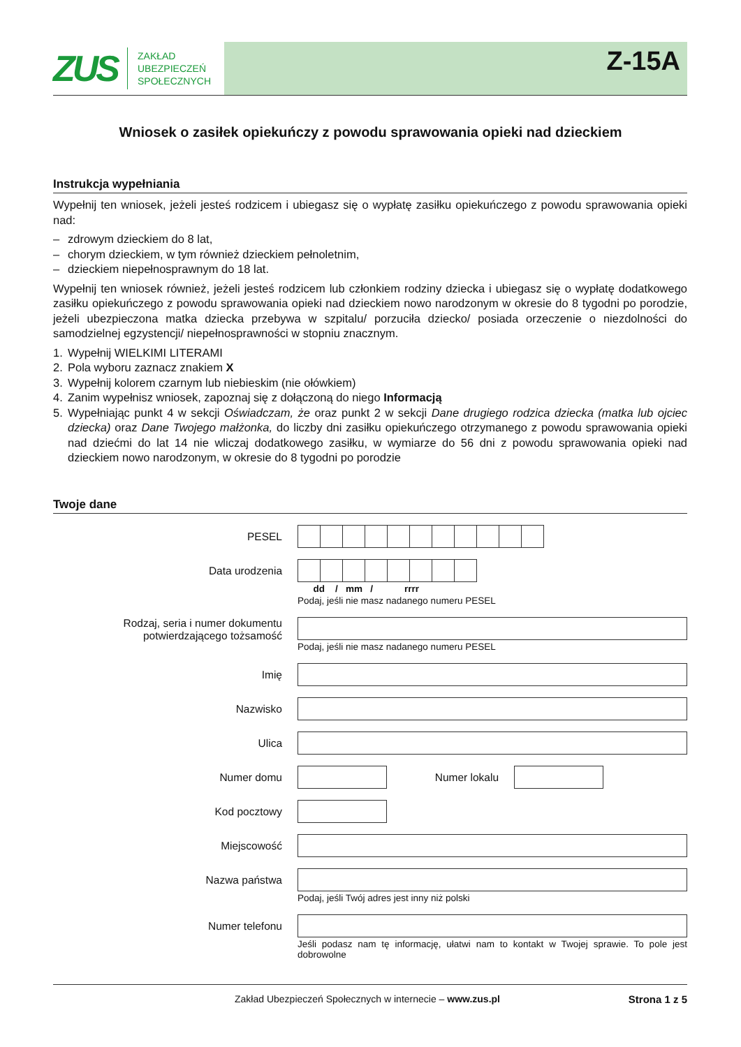ZUS ZAKŁAD
UBEZPIECZEŃ
SPOŁECZNYCH
Z-15A
Wniosek o zasiłek opiekuńczy z powodu sprawowania opieki nad dzieckiem
Instrukcja wypełniania
Wypełnij ten wniosek, jeżeli jesteś rodzicem i ubiegasz się o wypłatę zasiłku opiekuńczego z powodu sprawowania opieki nad:
– zdrowym dzieckiem do 8 lat,
– chorym dzieckiem, w tym również dzieckiem pełnoletnim,
– dzieckiem niepełnosprawnym do 18 lat.
Wypełnij ten wniosek również, jeżeli jesteś rodzicem lub członkiem rodziny dziecka i ubiegasz się o wypłatę dodatkowego zasiłku opiekuńczego z powodu sprawowania opieki nad dzieckiem nowo narodzonym w okresie do 8 tygodni po porodzie, jeżeli ubezpieczona matka dziecka przebywa w szpitalu/ porzuciła dziecko/ posiada orzeczenie o niezdolności do samodzielnej egzystencji/ niepełnosprawności w stopniu znacznym.
1. Wypełnij WIELKIMI LITERAMI
2. Pola wyboru zaznacz znakiem X
3. Wypełnij kolorem czarnym lub niebieskim (nie ołówkiem)
4. Zanim wypełnisz wniosek, zapoznaj się z dołączoną do niego Informacją
5. Wypełniając punkt 4 w sekcji Oświadczam, że oraz punkt 2 w sekcji Dane drugiego rodzica dziecka (matka lub ojciec dziecka) oraz Dane Twojego małżonka, do liczby dni zasiłku opiekuńczego otrzymanego z powodu sprawowania opieki nad dziećmi do lat 14 nie wliczaj dodatkowego zasiłku, w wymiarze do 56 dni z powodu sprawowania opieki nad dzieckiem nowo narodzonym, w okresie do 8 tygodni po porodzie
Twoje dane
PESEL
Data urodzenia
dd / mm / rrrr
Podaj, jeśli nie masz nadanego numeru PESEL
Rodzaj, seria i numer dokumentu potwierdzającego tożsamość
Podaj, jeśli nie masz nadanego numeru PESEL
Imię
Nazwisko
Ulica
Numer domu Numer lokalu
Kod pocztowy
Miejscowość
Nazwa państwa
Podaj, jeśli Twój adres jest inny niż polski
Numer telefonu
Jeśli podasz nam tę informację, ułatwi nam to kontakt w Twojej sprawie. To pole jest dobrowolne
Zakład Ubezpieczeń Społecznych w internecie – www.zus.pl Strona 1 z 5